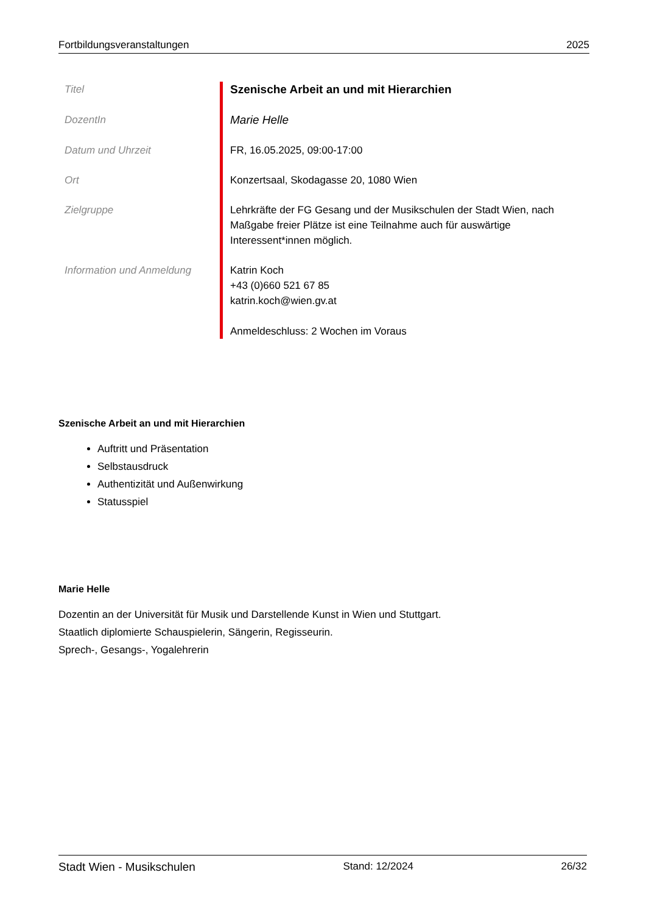Fortbildungsveranstaltungen 2025
| Titel | Szenische Arbeit an und mit Hierarchien |
| DozentIn | Marie Helle |
| Datum und Uhrzeit | FR, 16.05.2025, 09:00-17:00 |
| Ort | Konzertsaal, Skodagasse 20, 1080 Wien |
| Zielgruppe | Lehrkräfte der FG Gesang und der Musikschulen der Stadt Wien, nach Maßgabe freier Plätze ist eine Teilnahme auch für auswärtige Interessent*innen möglich. |
| Information und Anmeldung | Katrin Koch +43 (0)660 521 67 85 katrin.koch@wien.gv.at Anmeldeschluss: 2 Wochen im Voraus |
Szenische Arbeit an und mit Hierarchien
Auftritt und Präsentation
Selbstausdruck
Authentizität und Außenwirkung
Statusspiel
Marie Helle
Dozentin an der Universität für Musik und Darstellende Kunst in Wien und Stuttgart.
Staatlich diplomierte Schauspielerin, Sängerin, Regisseurin.
Sprech-, Gesangs-, Yogalehrerin
Stadt Wien - Musikschulen Stand: 12/2024 26/32